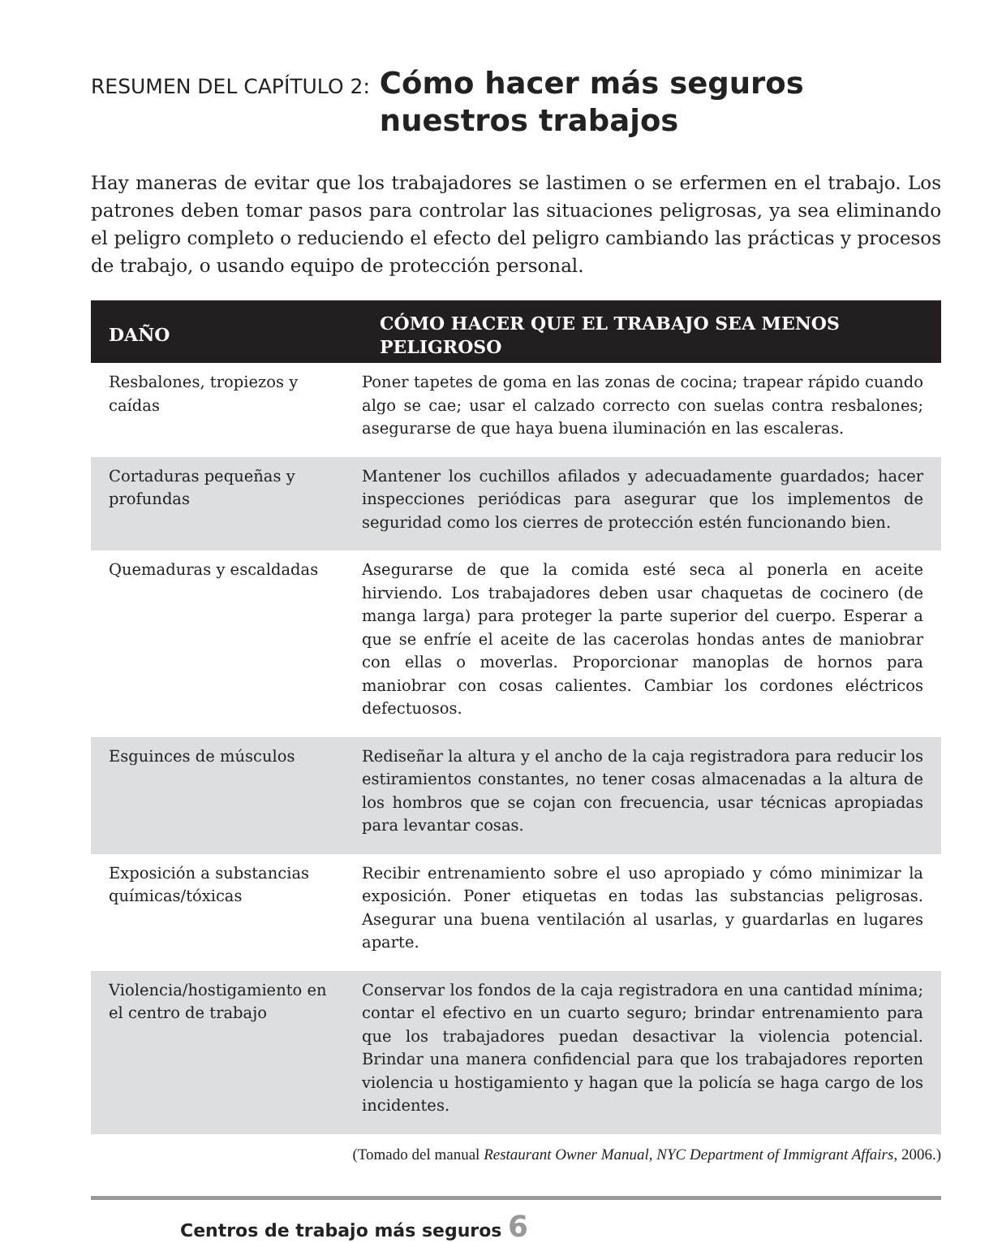RESUMEN DEL CAPÍTULO 2: Cómo hacer más seguros
nuestros trabajos
Hay maneras de evitar que los trabajadores se lastimen o se erfermen en el trabajo. Los patrones deben tomar pasos para controlar las situaciones peligrosas, ya sea eliminando el peligro completo o reduciendo el efecto del peligro cambiando las prácticas y procesos de trabajo, o usando equipo de protección personal.
| DAÑO | CÓMO HACER QUE EL TRABAJO SEA MENOS PELIGROSO |
| --- | --- |
| Resbalones, tropiezos y caídas | Poner tapetes de goma en las zonas de cocina; trapear rápido cuando algo se cae; usar el calzado correcto con suelas contra resbalones; asegurarse de que haya buena iluminación en las escaleras. |
| Cortaduras pequeñas y profundas | Mantener los cuchillos afilados y adecuadamente guardados; hacer inspecciones periódicas para asegurar que los implementos de seguridad como los cierres de protección estén funcionando bien. |
| Quemaduras y escaldadas | Asegurarse de que la comida esté seca al ponerla en aceite hirviendo. Los trabajadores deben usar chaquetas de cocinero (de manga larga) para proteger la parte superior del cuerpo. Esperar a que se enfríe el aceite de las cacerolas hondas antes de maniobrar con ellas o moverlas. Proporcionar manoplas de hornos para maniobrar con cosas calientes. Cambiar los cordones eléctricos defectuosos. |
| Esguinces de músculos | Rediseñar la altura y el ancho de la caja registradora para reducir los estiramientos constantes, no tener cosas almacenadas a la altura de los hombros que se cojan con frecuencia, usar técnicas apropiadas para levantar cosas. |
| Exposición a substancias químicas/tóxicas | Recibir entrenamiento sobre el uso apropiado y cómo minimizar la exposición. Poner etiquetas en todas las substancias peligrosas. Asegurar una buena ventilación al usarlas, y guardarlas en lugares aparte. |
| Violencia/hostigamiento en el centro de trabajo | Conservar los fondos de la caja registradora en una cantidad mínima; contar el efectivo en un cuarto seguro; brindar entrenamiento para que los trabajadores puedan desactivar la violencia potencial. Brindar una manera confidencial para que los trabajadores reporten violencia u hostigamiento y hagan que la policía se haga cargo de los incidentes. |
(Tomado del manual Restaurant Owner Manual, NYC Department of Immigrant Affairs, 2006.)
Centros de trabajo más seguros 6